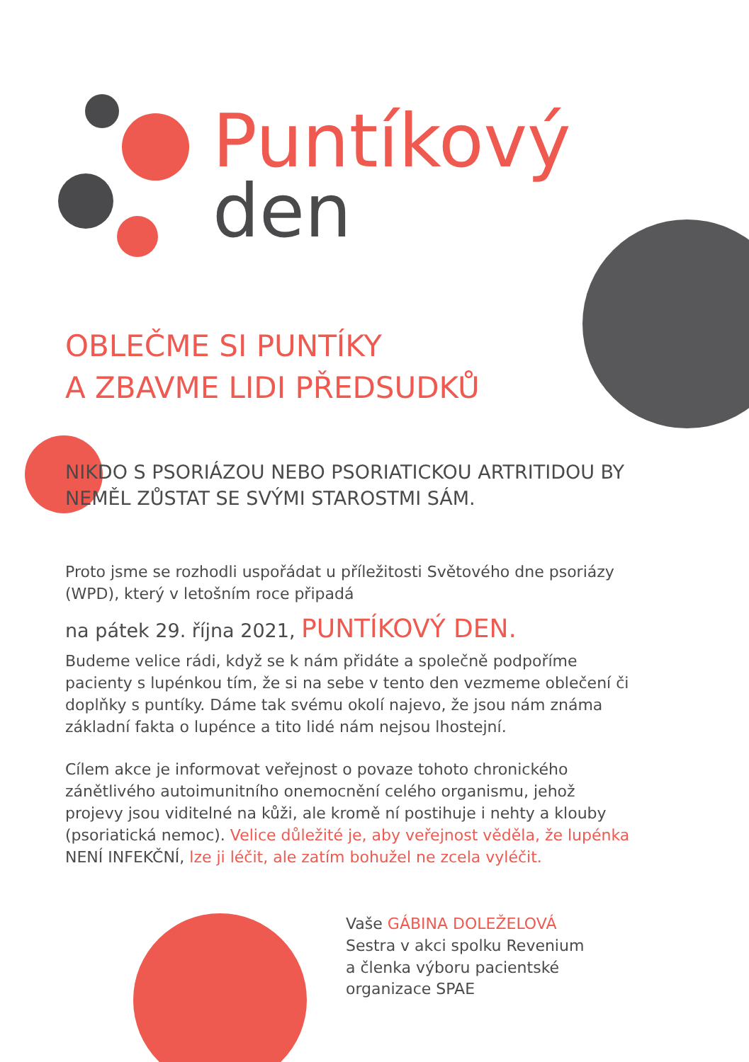Puntíkový
den
OBLEČME SI PUNTÍKY
A ZBAVME LIDI PŘEDSUDKŮ
NIKDO S PSORIÁZOU NEBO PSORIATICKOU ARTRITIDOU BY NEMĚL ZŮSTAT SE SVÝMI STAROSTMI SÁM.
Proto jsme se rozhodli uspořádat u příležitosti Světového dne psoriázy (WPD), který v letošním roce připadá
na pátek 29. října 2021, PUNTÍKOVÝ DEN.
Budeme velice rádi, když se k nám přidáte a společně podpoříme pacienty s lupénkou tím, že si na sebe v tento den vezmeme oblečení či doplňky s puntíky. Dáme tak svému okolí najevo, že jsou nám známa základní fakta o lupénce a tito lidé nám nejsou lhostejní.
Cílem akce je informovat veřejnost o povaze tohoto chronického zánětlivého autoimunitního onemocnění celého organismu, jehož projevy jsou viditelné na kůži, ale kromě ní postihuje i nehty a klouby (psoriatická nemoc). Velice důležité je, aby veřejnost věděla, že lupénka NENÍ INFEKČNÍ, lze ji léčit, ale zatím bohužel ne zcela vyléčit.
Vaše GÁBINA DOLEŽELOVÁ
Sestra v akci spolku Revenium
a členka výboru pacientské
organizace SPAE